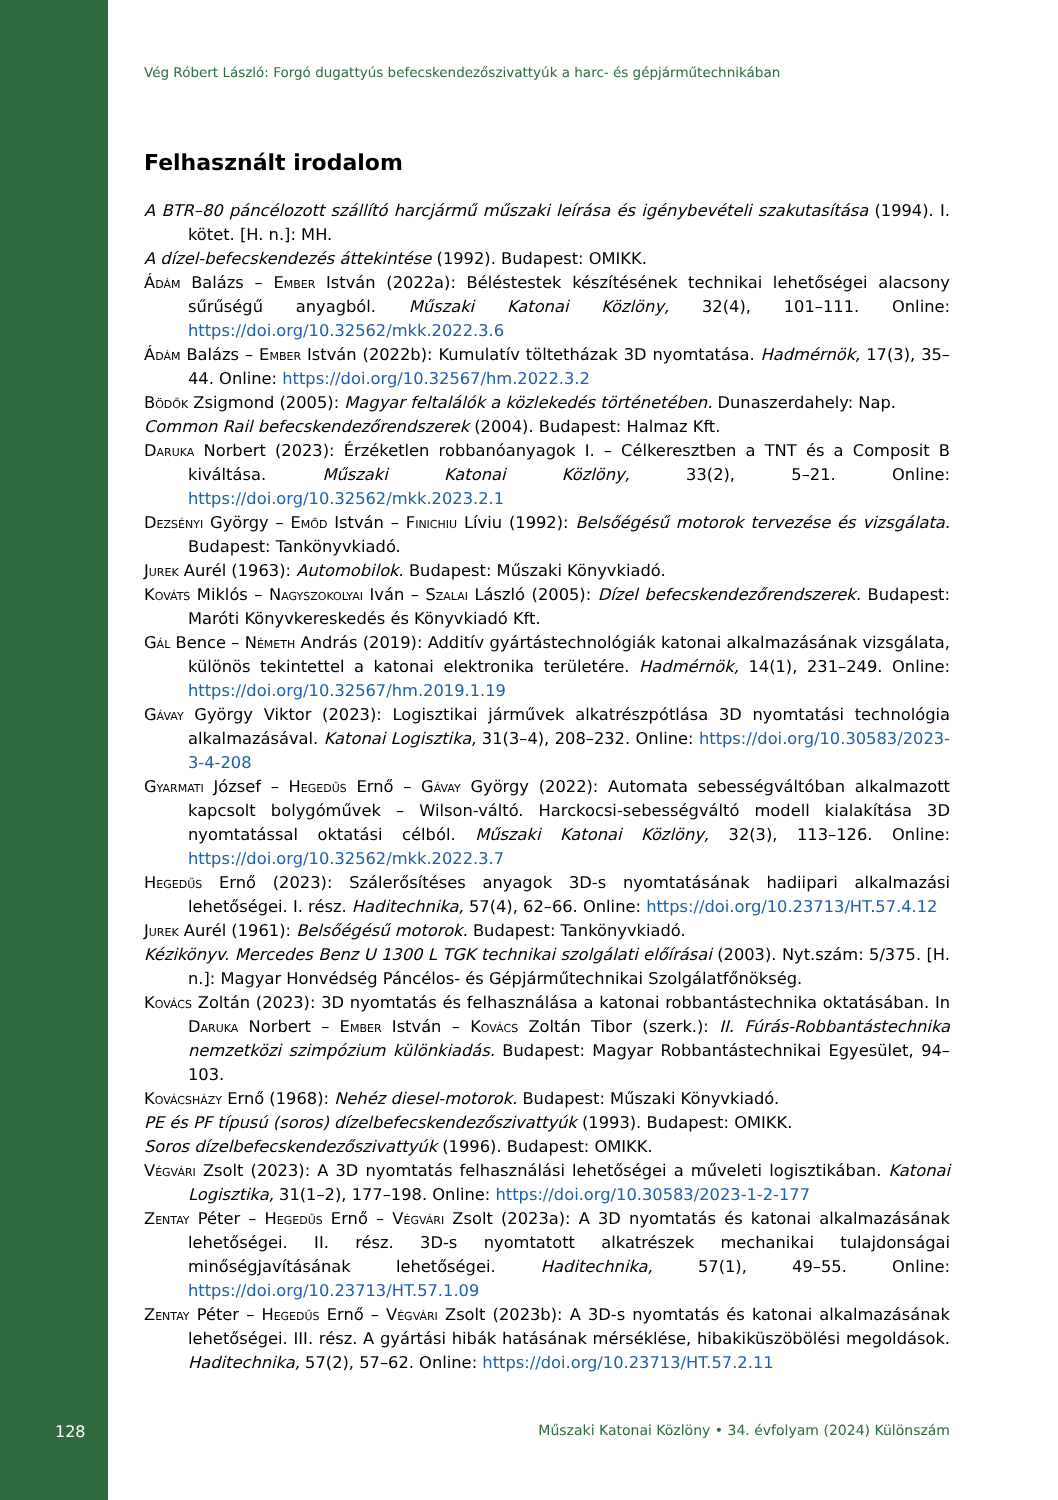Vég Róbert László: Forgó dugattyús befecskendezőszivattyúk a harc- és gépjárműtechnikában
Felhasznált irodalom
A BTR–80 páncélozott szállító harcjármű műszaki leírása és igénybevételi szakutasítása (1994). I. kötet. [H. n.]: MH.
A dízel-befecskendezés áttekintése (1992). Budapest: OMIKK.
Ádám Balázs – Ember István (2022a): Béléstestek készítésének technikai lehetőségei alacsony sűrűségű anyagból. Műszaki Katonai Közlöny, 32(4), 101–111. Online: https://doi.org/10.32562/mkk.2022.3.6
Ádám Balázs – Ember István (2022b): Kumulatív töltetházak 3D nyomtatása. Hadmérnök, 17(3), 35–44. Online: https://doi.org/10.32567/hm.2022.3.2
Bödők Zsigmond (2005): Magyar feltalálók a közlekedés történetében. Dunaszerdahely: Nap.
Common Rail befecskendezőrendszerek (2004). Budapest: Halmaz Kft.
Daruka Norbert (2023): Érzéketlen robbanóanyagok I. – Célkeresztben a TNT és a Composit B kiváltása. Műszaki Katonai Közlöny, 33(2), 5–21. Online: https://doi.org/10.32562/mkk.2023.2.1
Dezsényi György – Emőd István – Finichiu Líviu (1992): Belsőégésű motorok tervezése és vizsgálata. Budapest: Tankönyvkiadó.
Jurek Aurél (1963): Automobilok. Budapest: Műszaki Könyvkiadó.
Kováts Miklós – Nagyszokolyai Iván – Szalai László (2005): Dízel befecskendezőrendszerek. Budapest: Maróti Könyvkereskedés és Könyvkiadó Kft.
Gál Bence – Németh András (2019): Additív gyártástechnológiák katonai alkalmazásának vizsgálata, különös tekintettel a katonai elektronika területére. Hadmérnök, 14(1), 231–249. Online: https://doi.org/10.32567/hm.2019.1.19
Gávay György Viktor (2023): Logisztikai járművek alkatrészpótlása 3D nyomtatási technológia alkalmazásával. Katonai Logisztika, 31(3–4), 208–232. Online: https://doi.org/10.30583/2023-3-4-208
Gyarmati József – Hegedűs Ernő – Gávay György (2022): Automata sebességváltóban alkalmazott kapcsolt bolygóművek – Wilson-váltó. Harckocsi-sebességváltó modell kialakítása 3D nyomtatással oktatási célból. Műszaki Katonai Közlöny, 32(3), 113–126. Online: https://doi.org/10.32562/mkk.2022.3.7
Hegedűs Ernő (2023): Szálerősítéses anyagok 3D-s nyomtatásának hadiipari alkalmazási lehetőségei. I. rész. Haditechnika, 57(4), 62–66. Online: https://doi.org/10.23713/HT.57.4.12
Jurek Aurél (1961): Belsőégésű motorok. Budapest: Tankönyvkiadó.
Kézikönyv. Mercedes Benz U 1300 L TGK technikai szolgálati előírásai (2003). Nyt.szám: 5/375. [H. n.]: Magyar Honvédség Páncélos- és Gépjárműtechnikai Szolgálatfőnökség.
Kovács Zoltán (2023): 3D nyomtatás és felhasználása a katonai robbantástechnika oktatásában. In Daruka Norbert – Ember István – Kovács Zoltán Tibor (szerk.): II. Fúrás-Robbantástechnika nemzetközi szimpózium különkiadás. Budapest: Magyar Robbantástechnikai Egyesület, 94–103.
Kovácsházy Ernő (1968): Nehéz diesel-motorok. Budapest: Műszaki Könyvkiadó.
PE és PF típusú (soros) dízelbefecskendezőszivattyúk (1993). Budapest: OMIKK.
Soros dízelbefecskendezőszivattyúk (1996). Budapest: OMIKK.
Végvári Zsolt (2023): A 3D nyomtatás felhasználási lehetőségei a műveleti logisztikában. Katonai Logisztika, 31(1–2), 177–198. Online: https://doi.org/10.30583/2023-1-2-177
Zentay Péter – Hegedűs Ernő – Végvári Zsolt (2023a): A 3D nyomtatás és katonai alkalmazásának lehetőségei. II. rész. 3D-s nyomtatott alkatrészek mechanikai tulajdonságai minőségjavításának lehetőségei. Haditechnika, 57(1), 49–55. Online: https://doi.org/10.23713/HT.57.1.09
Zentay Péter – Hegedűs Ernő – Végvári Zsolt (2023b): A 3D-s nyomtatás és katonai alkalmazásának lehetőségei. III. rész. A gyártási hibák hatásának mérséklése, hibakiküszöbölési megoldások. Haditechnika, 57(2), 57–62. Online: https://doi.org/10.23713/HT.57.2.11
128
Műszaki Katonai Közlöny • 34. évfolyam (2024) Különszám